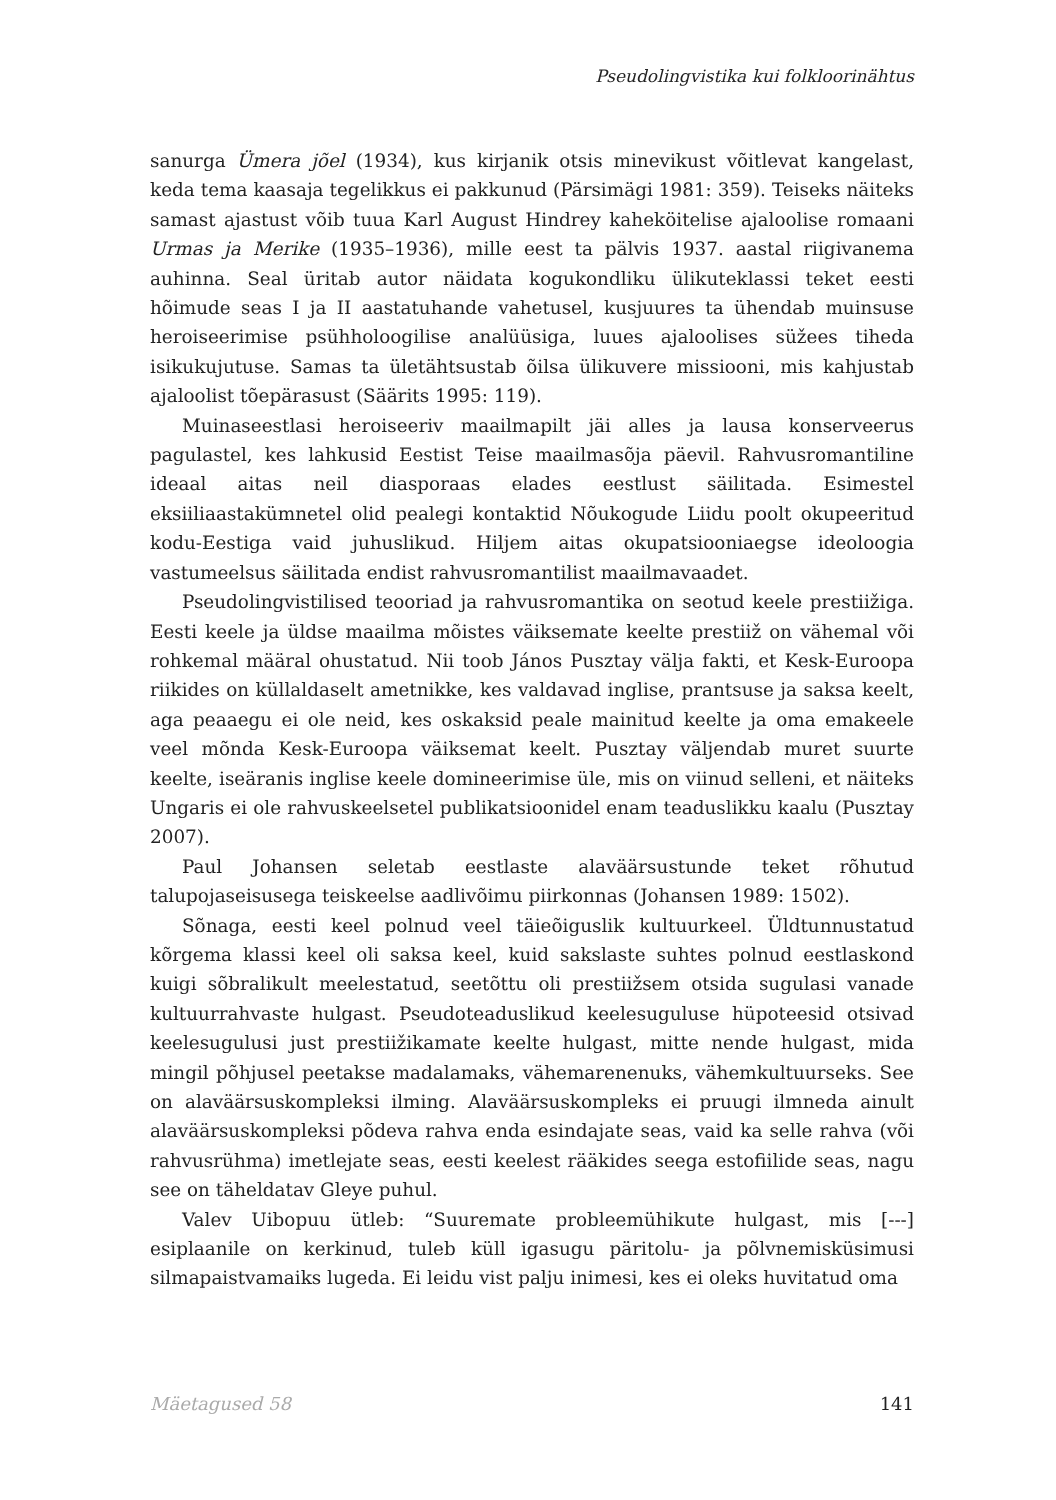Pseudolingvistika kui folkloorinähtus
sanurga Ümera jõel (1934), kus kirjanik otsis minevikust võitlevat kangelast, keda tema kaasaja tegelikkus ei pakkunud (Pärsimägi 1981: 359). Teiseks näiteks samast ajastust võib tuua Karl August Hindrey kaheköitelise ajaloolise romaani Urmas ja Merike (1935–1936), mille eest ta pälvis 1937. aastal riigivanema auhinna. Seal üritab autor näidata kogukondliku ülikuteklassi teket eesti hõimude seas I ja II aastatuhande vahetusel, kusjuures ta ühendab muinsuse heroiseerimise psühholoogilise analüüsiga, luues ajaloolises süžees tiheda isikukujutuse. Samas ta ületähtsustab õilsa ülikuvere missiooni, mis kahjustab ajaloolist tõepärasust (Säärits 1995: 119).
Muinaseestlasi heroiseeriv maailmapilt jäi alles ja lausa konserveerus pagulastel, kes lahkusid Eestist Teise maailmasõja päevil. Rahvusromantiline ideaal aitas neil diasporaas elades eestlust säilitada. Esimestel eksiiliaastakümnetel olid pealegi kontaktid Nõukogude Liidu poolt okupeeritud kodu-Eestiga vaid juhuslikud. Hiljem aitas okupatsiooniaegse ideoloogia vastumeelsus säilitada endist rahvusromantilist maailmavaadet.
Pseudolingvistilised teooriad ja rahvusromantika on seotud keele prestiižiga. Eesti keele ja üldse maailma mõistes väiksemate keelte prestiiž on vähemal või rohkemal määral ohustatud. Nii toob János Pusztay välja fakti, et Kesk-Euroopa riikides on küllaldaselt ametnikke, kes valdavad inglise, prantsuse ja saksa keelt, aga peaaegu ei ole neid, kes oskaksid peale mainitud keelte ja oma emakeele veel mõnda Kesk-Euroopa väiksemat keelt. Pusztay väljendab muret suurte keelte, iseäranis inglise keele domineerimise üle, mis on viinud selleni, et näiteks Ungaris ei ole rahvuskeelsetel publikatsioonidel enam teaduslikku kaalu (Pusztay 2007).
Paul Johansen seletab eestlaste alaväärsustunde teket rõhutud talupojaseisusega teiskeelse aadlivõimu piirkonnas (Johansen 1989: 1502).
Sõnaga, eesti keel polnud veel täieõiguslik kultuurkeel. Üldtunnustatud kõrgema klassi keel oli saksa keel, kuid sakslaste suhtes polnud eestlaskond kuigi sõbralikult meelestatud, seetõttu oli prestiižsem otsida sugulasi vanade kultuurrahvaste hulgast. Pseudoteaduslikud keelesuguluse hüpoteesid otsivad keelesugulusi just prestiižikamate keelte hulgast, mitte nende hulgast, mida mingil põhjusel peetakse madalamaks, vähemarenenuks, vähemkultuurseks. See on alaväärsuskompleksi ilming. Alaväärsuskompleks ei pruugi ilmneda ainult alaväärsuskompleksi põdeva rahva enda esindajate seas, vaid ka selle rahva (või rahvusrühma) imetlejate seas, eesti keelest rääkides seega estofiilide seas, nagu see on täheldatav Gleye puhul.
Valev Uibopuu ütleb: “Suuremate probleemühikute hulgast, mis [---] esiplaanile on kerkinud, tuleb küll igasugu päritolu- ja põlvnemisküsimusi silmapaistvamaiks lugeda. Ei leidu vist palju inimesi, kes ei oleks huvitatud oma
Mäetagused 58 141